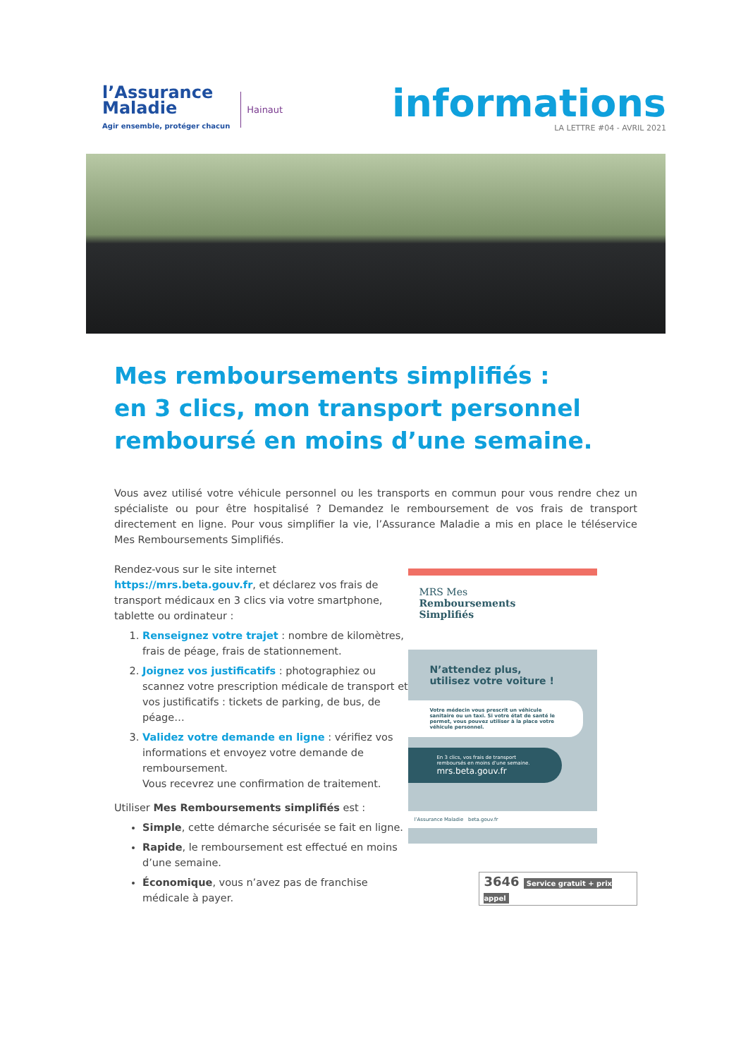l’Assurance
Maladie
Agir ensemble, protéger chacun
Hainaut
informations
LA LETTRE #04 - AVRIL 2021
Mes remboursements simplifiés :
en 3 clics, mon transport personnel
remboursé en moins d’une semaine.
Vous avez utilisé votre véhicule personnel ou les transports en commun pour vous rendre chez un spécialiste ou pour être hospitalisé ? Demandez le remboursement de vos frais de transport directement en ligne. Pour vous simplifier la vie, l’Assurance Maladie a mis en place le téléservice Mes Remboursements Simplifiés.
Rendez-vous sur le site internet https://mrs.beta.gouv.fr, et déclarez vos frais de transport médicaux en 3 clics via votre smartphone, tablette ou ordinateur :
1. Renseignez votre trajet : nombre de kilomètres, frais de péage, frais de stationnement.
2. Joignez vos justificatifs : photographiez ou scannez votre prescription médicale de transport et vos justificatifs : tickets de parking, de bus, de péage…
3. Validez votre demande en ligne : vérifiez vos informations et envoyez votre demande de remboursement.
Vous recevrez une confirmation de traitement.
Utiliser Mes Remboursements simplifiés est :
Simple, cette démarche sécurisée se fait en ligne.
Rapide, le remboursement est effectué en moins d’une semaine.
Économique, vous n’avez pas de franchise médicale à payer.
MRS Mes
Remboursements
Simplifiés
N’attendez plus,
utilisez votre voiture !
Votre médecin vous prescrit un véhicule sanitaire ou un taxi. Si votre état de santé le permet, vous pouvez utiliser à la place votre véhicule personnel.
En 3 clics, vos frais de transport remboursés en moins d’une semaine.
mrs.beta.gouv.fr
l’Assurance Maladie beta.gouv.fr
3646 Service gratuit + prix appel